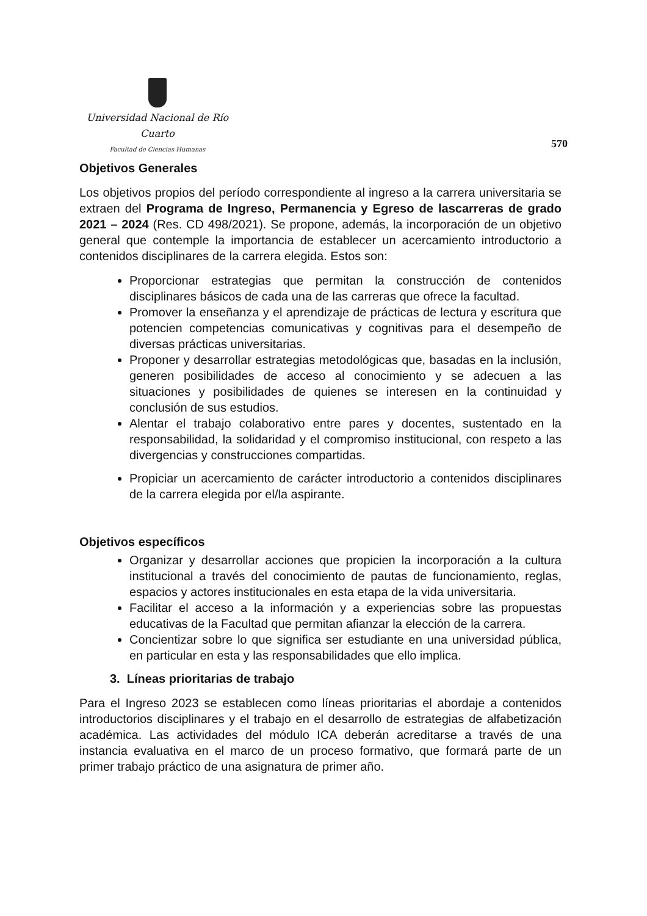Universidad Nacional de Río Cuarto
Facultad de Ciencias Humanas
570
Objetivos Generales
Los objetivos propios del período correspondiente al ingreso a la carrera universitaria se extraen del Programa de Ingreso, Permanencia y Egreso de lascarreras de grado 2021 – 2024 (Res. CD 498/2021). Se propone, además, la incorporación de un objetivo general que contemple la importancia de establecer un acercamiento introductorio a contenidos disciplinares de la carrera elegida. Estos son:
Proporcionar estrategias que permitan la construcción de contenidos disciplinares básicos de cada una de las carreras que ofrece la facultad.
Promover la enseñanza y el aprendizaje de prácticas de lectura y escritura que potencien competencias comunicativas y cognitivas para el desempeño de diversas prácticas universitarias.
Proponer y desarrollar estrategias metodológicas que, basadas en la inclusión, generen posibilidades de acceso al conocimiento y se adecuen a las situaciones y posibilidades de quienes se interesen en la continuidad y conclusión de sus estudios.
Alentar el trabajo colaborativo entre pares y docentes, sustentado en la responsabilidad, la solidaridad y el compromiso institucional, con respeto a las divergencias y construcciones compartidas.
Propiciar un acercamiento de carácter introductorio a contenidos disciplinares de la carrera elegida por el/la aspirante.
Objetivos específicos
Organizar y desarrollar acciones que propicien la incorporación a la cultura institucional a través del conocimiento de pautas de funcionamiento, reglas, espacios y actores institucionales en esta etapa de la vida universitaria.
Facilitar el acceso a la información y a experiencias sobre las propuestas educativas de la Facultad que permitan afianzar la elección de la carrera.
Concientizar sobre lo que significa ser estudiante en una universidad pública, en particular en esta y las responsabilidades que ello implica.
3. Líneas prioritarias de trabajo
Para el Ingreso 2023 se establecen como líneas prioritarias el abordaje a contenidos introductorios disciplinares y el trabajo en el desarrollo de estrategias de alfabetización académica. Las actividades del módulo ICA deberán acreditarse a través de una instancia evaluativa en el marco de un proceso formativo, que formará parte de un primer trabajo práctico de una asignatura de primer año.